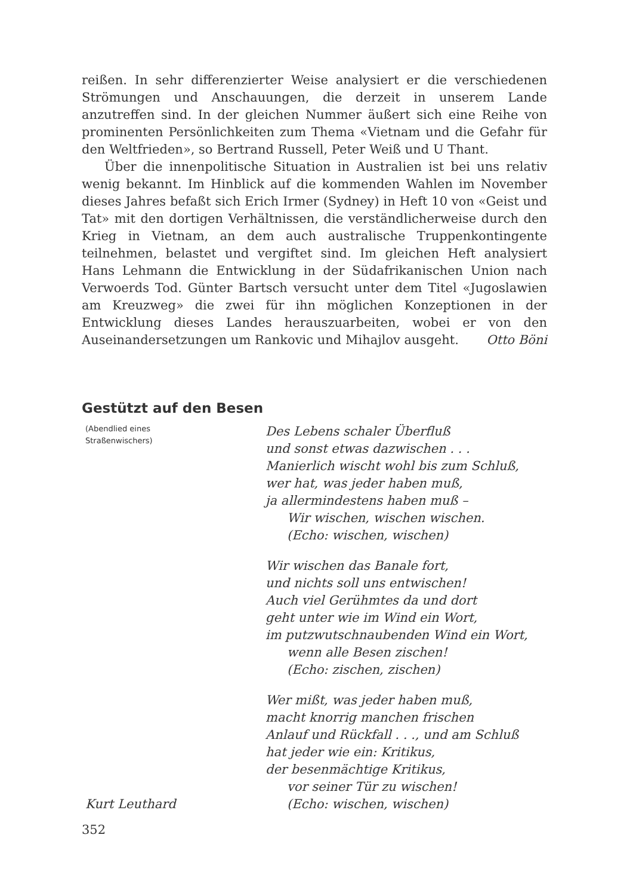reißen. In sehr differenzierter Weise analysiert er die verschiedenen Strömungen und Anschauungen, die derzeit in unserem Lande anzutreffen sind. In der gleichen Nummer äußert sich eine Reihe von prominenten Persönlichkeiten zum Thema «Vietnam und die Gefahr für den Weltfrieden», so Bertrand Russell, Peter Weiß und U Thant.
Über die innenpolitische Situation in Australien ist bei uns relativ wenig bekannt. Im Hinblick auf die kommenden Wahlen im November dieses Jahres befaßt sich Erich Irmer (Sydney) in Heft 10 von «Geist und Tat» mit den dortigen Verhältnissen, die verständlicherweise durch den Krieg in Vietnam, an dem auch australische Truppenkontingente teilnehmen, belastet und vergiftet sind. Im gleichen Heft analysiert Hans Lehmann die Entwicklung in der Südafrikanischen Union nach Verwoerds Tod. Günter Bartsch versucht unter dem Titel «Jugoslawien am Kreuzweg» die zwei für ihn möglichen Konzeptionen in der Entwicklung dieses Landes herauszuarbeiten, wobei er von den Auseinandersetzungen um Rankovic und Mihajlov ausgeht.
Otto Böni
Gestützt auf den Besen
(Abendlied eines
Straßenwischers)
Kurt Leuthard
Des Lebens schaler Überfluß
und sonst etwas dazwischen . . .
Manierlich wischt wohl bis zum Schluß,
wer hat, was jeder haben muß,
ja allermindestens haben muß –
Wir wischen, wischen wischen.
(Echo: wischen, wischen)
Wir wischen das Banale fort,
und nichts soll uns entwischen!
Auch viel Gerühmtes da und dort
geht unter wie im Wind ein Wort,
im putzwutschnaubenden Wind ein Wort,
wenn alle Besen zischen!
(Echo: zischen, zischen)
Wer mißt, was jeder haben muß,
macht knorrig manchen frischen
Anlauf und Rückfall . . ., und am Schluß
hat jeder wie ein: Kritikus,
der besenmächtige Kritikus,
vor seiner Tür zu wischen!
(Echo: wischen, wischen)
352